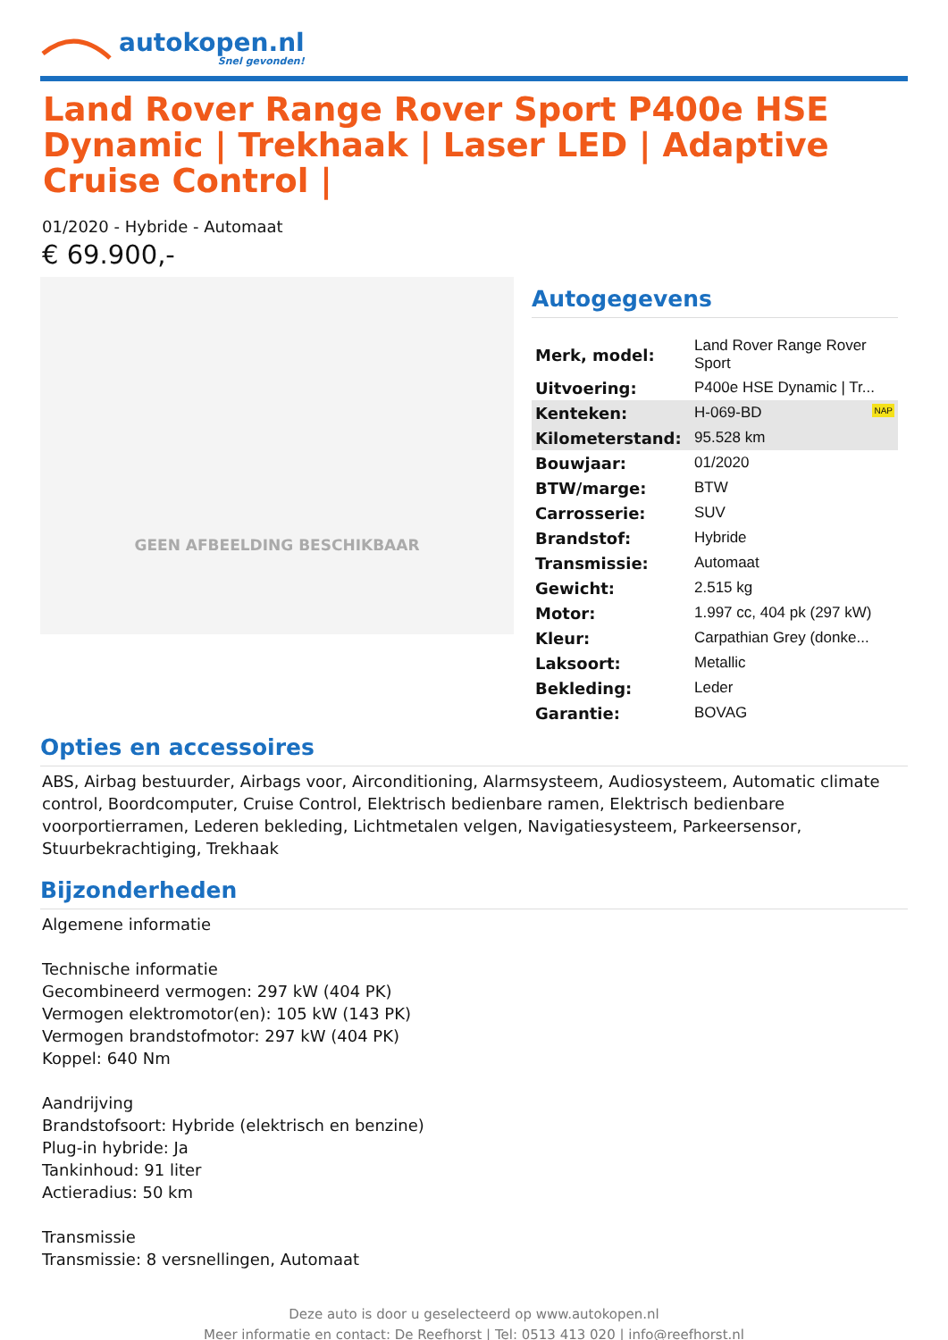autokopen.nl
Snel gevonden!
Land Rover Range Rover Sport P400e HSE Dynamic | Trekhaak | Laser LED | Adaptive Cruise Control |
01/2020 - Hybride - Automaat
€ 69.900,-
GEEN AFBEELDING BESCHIKBAAR
Autogegevens
| Merk, model: | Land Rover Range Rover Sport |
| Uitvoering: | P400e HSE Dynamic / Tr... |
| Kenteken: | H-069-BD NAP |
| Kilometerstand: | 95.528 km |
| Bouwjaar: | 01/2020 |
| BTW/marge: | BTW |
| Carrosserie: | SUV |
| Brandstof: | Hybride |
| Transmissie: | Automaat |
| Gewicht: | 2.515 kg |
| Motor: | 1.997 cc, 404 pk (297 kW) |
| Kleur: | Carpathian Grey (donke... |
| Laksoort: | Metallic |
| Bekleding: | Leder |
| Garantie: | BOVAG |
Opties en accessoires
ABS, Airbag bestuurder, Airbags voor, Airconditioning, Alarmsysteem, Audiosysteem, Automatic climate control, Boordcomputer, Cruise Control, Elektrisch bedienbare ramen, Elektrisch bedienbare voorportierramen, Lederen bekleding, Lichtmetalen velgen, Navigatiesysteem, Parkeersensor, Stuurbekrachtiging, Trekhaak
Bijzonderheden
Algemene informatie
Technische informatie
Gecombineerd vermogen: 297 kW (404 PK)
Vermogen elektromotor(en): 105 kW (143 PK)
Vermogen brandstofmotor: 297 kW (404 PK)
Koppel: 640 Nm
Aandrijving
Brandstofsoort: Hybride (elektrisch en benzine)
Plug-in hybride: Ja
Tankinhoud: 91 liter
Actieradius: 50 km
Transmissie
Transmissie: 8 versnellingen, Automaat
Deze auto is door u geselecteerd op www.autokopen.nl
Meer informatie en contact: De Reefhorst | Tel: 0513 413 020 | info@reefhorst.nl